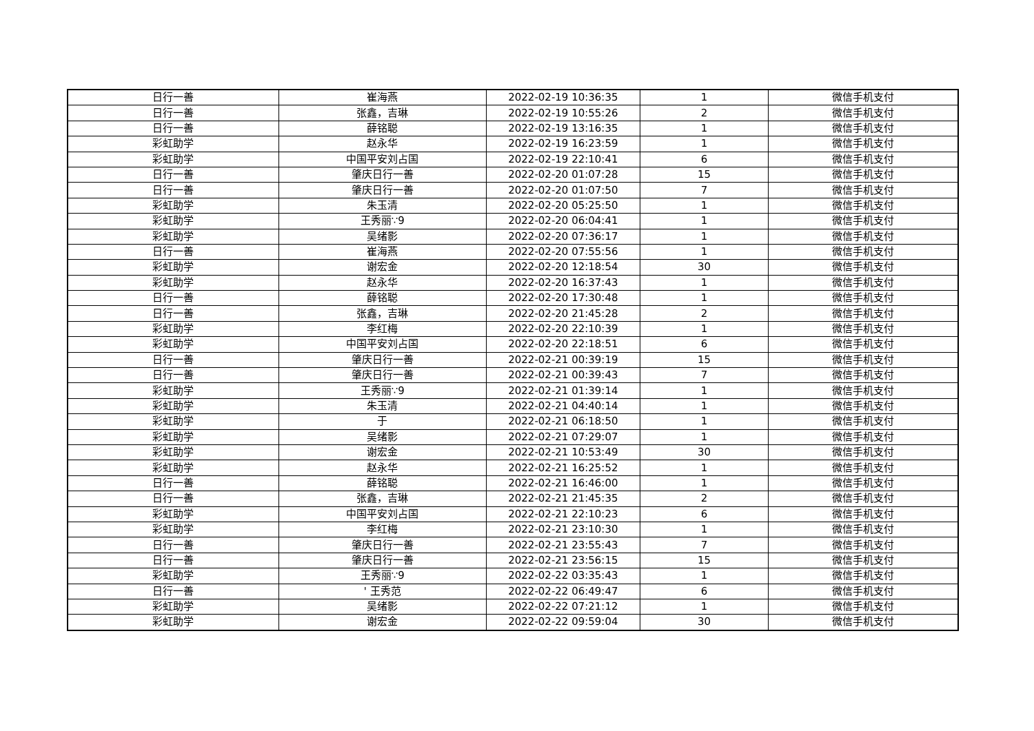| 日行一善 | 崔海燕 | 2022-02-19 10:36:35 | 1 | 微信手机支付 |
| 日行一善 | 张鑫，吉琳 | 2022-02-19 10:55:26 | 2 | 微信手机支付 |
| 日行一善 | 薛铭聪 | 2022-02-19 13:16:35 | 1 | 微信手机支付 |
| 彩虹助学 | 赵永华 | 2022-02-19 16:23:59 | 1 | 微信手机支付 |
| 彩虹助学 | 中国平安刘占国 | 2022-02-19 22:10:41 | 6 | 微信手机支付 |
| 日行一善 | 肇庆日行一善 | 2022-02-20 01:07:28 | 15 | 微信手机支付 |
| 日行一善 | 肇庆日行一善 | 2022-02-20 01:07:50 | 7 | 微信手机支付 |
| 彩虹助学 | 朱玉清 | 2022-02-20 05:25:50 | 1 | 微信手机支付 |
| 彩虹助学 | 王秀丽∵9 | 2022-02-20 06:04:41 | 1 | 微信手机支付 |
| 彩虹助学 | 吴绪影 | 2022-02-20 07:36:17 | 1 | 微信手机支付 |
| 日行一善 | 崔海燕 | 2022-02-20 07:55:56 | 1 | 微信手机支付 |
| 彩虹助学 | 谢宏金 | 2022-02-20 12:18:54 | 30 | 微信手机支付 |
| 彩虹助学 | 赵永华 | 2022-02-20 16:37:43 | 1 | 微信手机支付 |
| 日行一善 | 薛铭聪 | 2022-02-20 17:30:48 | 1 | 微信手机支付 |
| 日行一善 | 张鑫，吉琳 | 2022-02-20 21:45:28 | 2 | 微信手机支付 |
| 彩虹助学 | 李红梅 | 2022-02-20 22:10:39 | 1 | 微信手机支付 |
| 彩虹助学 | 中国平安刘占国 | 2022-02-20 22:18:51 | 6 | 微信手机支付 |
| 日行一善 | 肇庆日行一善 | 2022-02-21 00:39:19 | 15 | 微信手机支付 |
| 日行一善 | 肇庆日行一善 | 2022-02-21 00:39:43 | 7 | 微信手机支付 |
| 彩虹助学 | 王秀丽∵9 | 2022-02-21 01:39:14 | 1 | 微信手机支付 |
| 彩虹助学 | 朱玉清 | 2022-02-21 04:40:14 | 1 | 微信手机支付 |
| 彩虹助学 | 于 | 2022-02-21 06:18:50 | 1 | 微信手机支付 |
| 彩虹助学 | 吴绪影 | 2022-02-21 07:29:07 | 1 | 微信手机支付 |
| 彩虹助学 | 谢宏金 | 2022-02-21 10:53:49 | 30 | 微信手机支付 |
| 彩虹助学 | 赵永华 | 2022-02-21 16:25:52 | 1 | 微信手机支付 |
| 日行一善 | 薛铭聪 | 2022-02-21 16:46:00 | 1 | 微信手机支付 |
| 日行一善 | 张鑫，吉琳 | 2022-02-21 21:45:35 | 2 | 微信手机支付 |
| 彩虹助学 | 中国平安刘占国 | 2022-02-21 22:10:23 | 6 | 微信手机支付 |
| 彩虹助学 | 李红梅 | 2022-02-21 23:10:30 | 1 | 微信手机支付 |
| 日行一善 | 肇庆日行一善 | 2022-02-21 23:55:43 | 7 | 微信手机支付 |
| 日行一善 | 肇庆日行一善 | 2022-02-21 23:56:15 | 15 | 微信手机支付 |
| 彩虹助学 | 王秀丽∵9 | 2022-02-22 03:35:43 | 1 | 微信手机支付 |
| 日行一善 | ' 王秀范 | 2022-02-22 06:49:47 | 6 | 微信手机支付 |
| 彩虹助学 | 吴绪影 | 2022-02-22 07:21:12 | 1 | 微信手机支付 |
| 彩虹助学 | 谢宏金 | 2022-02-22 09:59:04 | 30 | 微信手机支付 |